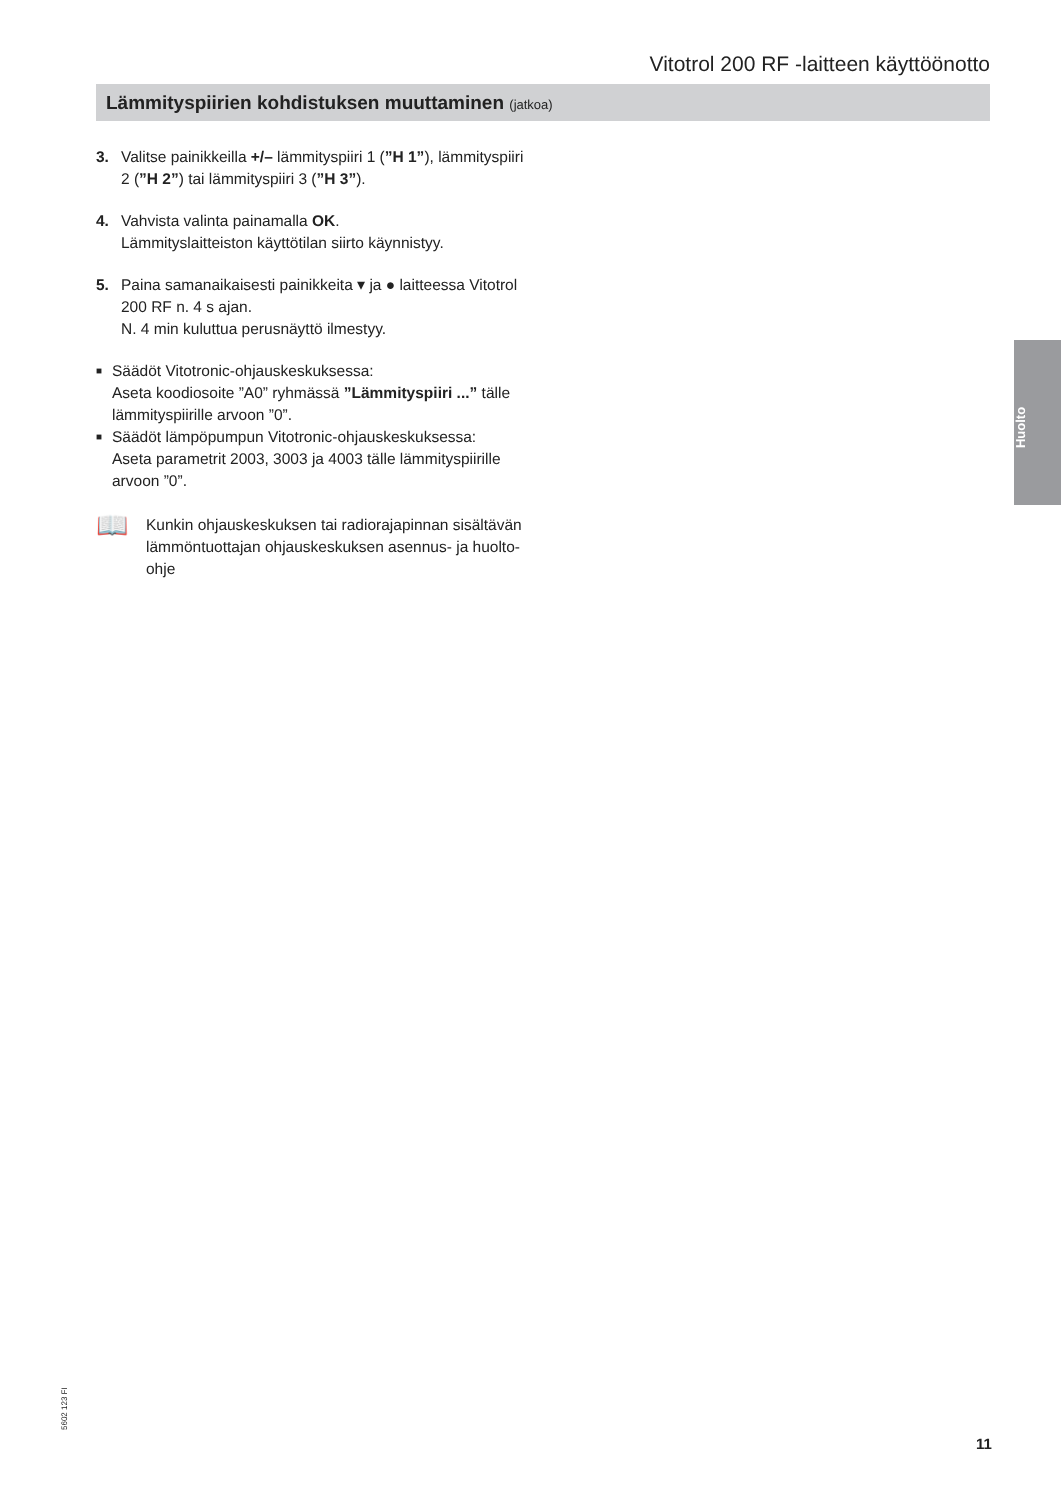Vitotrol 200 RF -laitteen käyttöönotto
Lämmityspiirien kohdistuksen muuttaminen (jatkoa)
3. Valitse painikkeilla +/– lämmityspiiri 1 (”H 1”), lämmityspiiri 2 (”H 2”) tai lämmityspiiri 3 (”H 3”).
4. Vahvista valinta painamalla OK.
Lämmityslaitteiston käyttötilan siirto käynnistyy.
5. Paina samanaikaisesti painikkeita ▾ ja ● laitteessa Vitotrol 200 RF n. 4 s ajan.
N. 4 min kuluttua perusnäyttö ilmestyy.
■
Säädöt Vitotronic-ohjauskeskuksessa:
Aseta koodiosoite ”A0” ryhmässä ”Lämmitys­piiri ...” tälle lämmityspiirille arvoon ”0”.
■
Säädöt lämpöpumpun Vitotronic-ohjauskeskuksessa:
Aseta parametrit 2003, 3003 ja 4003 tälle lämmitys­piirille arvoon ”0”.
📖
Kunkin ohjauskeskuksen tai radiorajapinnan sisältävän lämmöntuottajan ohjauskeskuksen asennus- ja huolto-ohje
Huolto
5602 123 FI
11